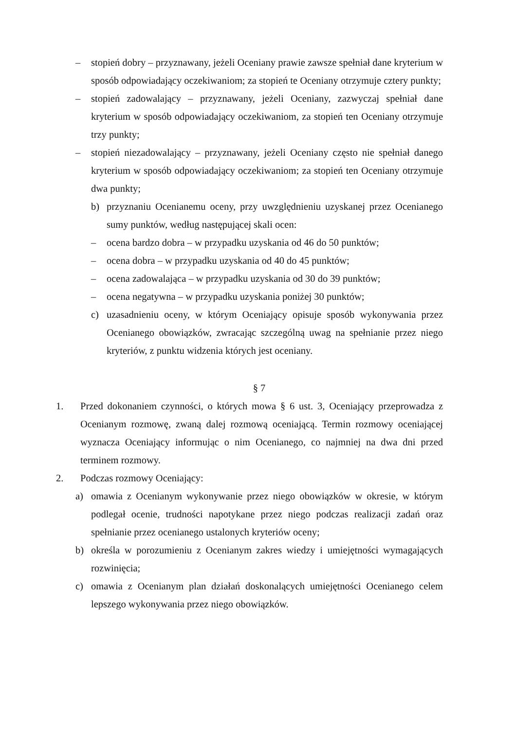– stopień dobry – przyznawany, jeżeli Oceniany prawie zawsze spełniał dane kryterium w sposób odpowiadający oczekiwaniom; za stopień te Oceniany otrzymuje cztery punkty;
– stopień zadowalający – przyznawany, jeżeli Oceniany, zazwyczaj spełniał dane kryterium w sposób odpowiadający oczekiwaniom, za stopień ten Oceniany otrzymuje trzy punkty;
– stopień niezadowalający – przyznawany, jeżeli Oceniany często nie spełniał danego kryterium w sposób odpowiadający oczekiwaniom; za stopień ten Oceniany otrzymuje dwa punkty;
b) przyznaniu Ocenianemu oceny, przy uwzględnieniu uzyskanej przez Ocenianego sumy punktów, według następującej skali ocen:
– ocena bardzo dobra – w przypadku uzyskania od 46 do 50 punktów;
– ocena dobra – w przypadku uzyskania od 40 do 45 punktów;
– ocena zadowalająca – w przypadku uzyskania od 30 do 39 punktów;
– ocena negatywna – w przypadku uzyskania poniżej 30 punktów;
c) uzasadnieniu oceny, w którym Oceniający opisuje sposób wykonywania przez Ocenianego obowiązków, zwracając szczególną uwag na spełnianie przez niego kryteriów, z punktu widzenia których jest oceniany.
§ 7
1. Przed dokonaniem czynności, o których mowa § 6 ust. 3, Oceniający przeprowadza z Ocenianym rozmowę, zwaną dalej rozmową oceniającą. Termin rozmowy oceniającej wyznacza Oceniający informując o nim Ocenianego, co najmniej na dwa dni przed terminem rozmowy.
2. Podczas rozmowy Oceniający:
a) omawia z Ocenianym wykonywanie przez niego obowiązków w okresie, w którym podlegał ocenie, trudności napotykane przez niego podczas realizacji zadań oraz spełnianie przez ocenianego ustalonych kryteriów oceny;
b) określa w porozumieniu z Ocenianym zakres wiedzy i umiejętności wymagających rozwinięcia;
c) omawia z Ocenianym plan działań doskonalących umiejętności Ocenianego celem lepszego wykonywania przez niego obowiązków.